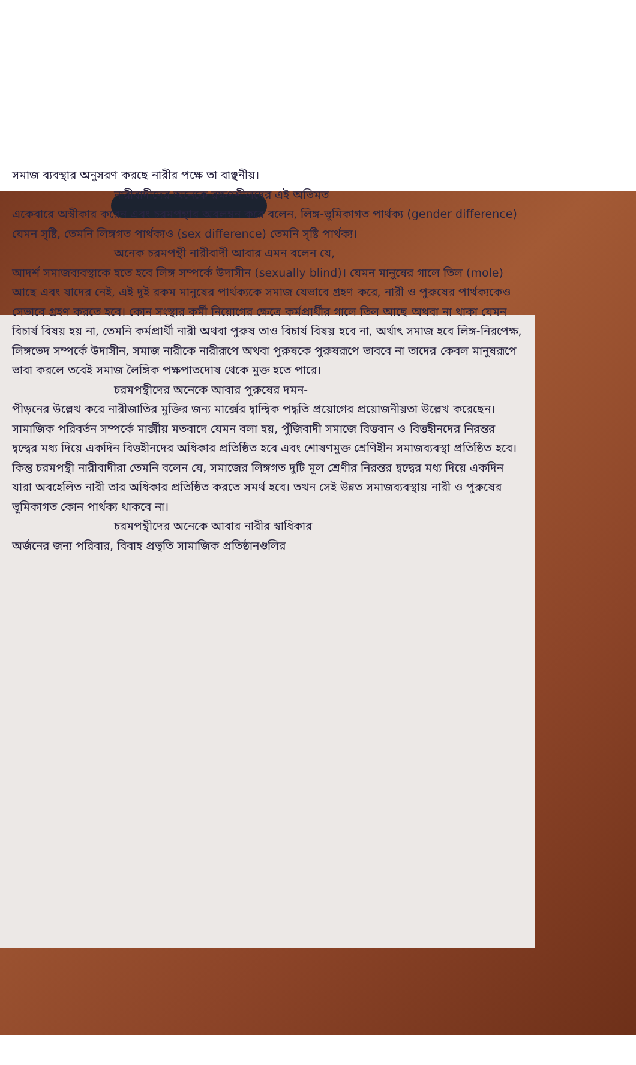সমাজ ব্যবস্থার অনুসরণ করছে নারীর পক্ষে তা বাঞ্ছনীয়।
নারীবাদীদের অনেকে রক্ষণশীলদের এই অভিমত
একেবারে অস্বীকার করেন এবং চরমপন্থার অবলম্বন করে বলেন, লিঙ্গ-ভূমিকাগত পার্থক্য (gender difference) যেমন সৃষ্টি, তেমনি লিঙ্গগত পার্থক্যও (sex difference) তেমনি সৃষ্টি পার্থক্য।
অনেক চরমপন্থী নারীবাদী আবার এমন বলেন যে,
আদর্শ সমাজব্যবস্থাকে হতে হবে লিঙ্গ সম্পর্কে উদাসীন (sexually blind)। যেমন মানুষের গালে তিল (mole) আছে এবং যাদের নেই, এই দুই রকম মানুষের পার্থক্যকে সমাজ যেভাবে গ্রহণ করে, নারী ও পুরুষের পার্থক্যকেও সেভাবে গ্রহণ করতে হবে। কোন সংস্থার কর্মী নিয়োগের ক্ষেত্রে কর্মপ্রার্থীর গালে তিল আছে অথবা না থাকা যেমন বিচার্য বিষয় হয় না, তেমনি কর্মপ্রার্থী নারী অথবা পুরুষ তাও বিচার্য বিষয় হবে না, অর্থাৎ সমাজ হবে লিঙ্গ-নিরপেক্ষ, লিঙ্গভেদ সম্পর্কে উদাসীন, সমাজ নারীকে নারীরূপে অথবা পুরুষকে পুরুষরূপে ভাববে না তাদের কেবল মানুষরূপে ভাবা করলে তবেই সমাজ লৈঙ্গিক পক্ষপাতদোষ থেকে মুক্ত হতে পারে।
চরমপন্থীদের অনেকে আবার পুরুষের দমন-
পীড়নের উল্লেখ করে নারীজাতির মুক্তির জন্য মার্ক্সের দ্বান্দ্বিক পদ্ধতি প্রয়োগের প্রয়োজনীয়তা উল্লেখ করেছেন। সামাজিক পরিবর্তন সম্পর্কে মার্ক্সীয় মতবাদে যেমন বলা হয়, পুঁজিবাদী সমাজে বিত্তবান ও বিত্তহীনদের নিরন্তর দ্বন্দ্বের মধ্য দিয়ে একদিন বিত্তহীনদের অধিকার প্রতিষ্ঠিত হবে এবং শোষণমুক্ত শ্রেণিহীন সমাজব্যবস্থা প্রতিষ্ঠিত হবে। কিন্তু চরমপন্থী নারীবাদীরা তেমনি বলেন যে, সমাজের লিঙ্গগত দুটি মূল শ্রেণীর নিরন্তর দ্বন্দ্বের মধ্য দিয়ে একদিন যারা অবহেলিত নারী তার অধিকার প্রতিষ্ঠিত করতে সমর্থ হবে। তখন সেই উন্নত সমাজব্যবস্থায় নারী ও পুরুষের ভূমিকাগত কোন পার্থক্য থাকবে না।
চরমপন্থীদের অনেকে আবার নারীর স্বাধিকার
অর্জনের জন্য পরিবার, বিবাহ প্রভৃতি সামাজিক প্রতিষ্ঠানগুলির